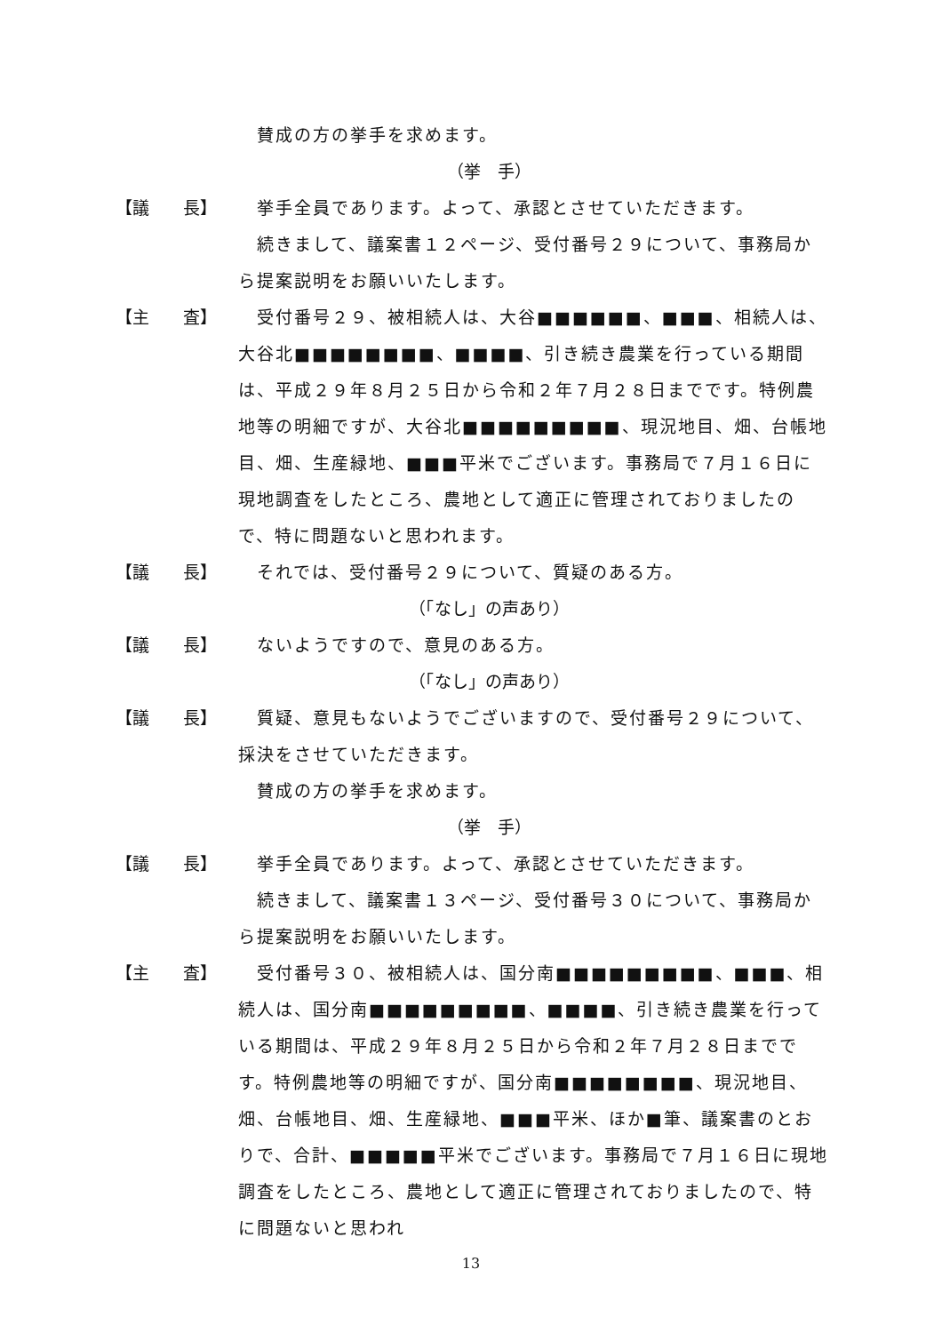賛成の方の挙手を求めます。
（挙　手）
【議　　長】 　挙手全員であります。よって、承認とさせていただきます。
　続きまして、議案書１２ページ、受付番号２９について、事務局から提案説明をお願いいたします。
【主　　査】 　受付番号２９、被相続人は、大谷■■■■■■、■■■、相続人は、大谷北■■■■■■■■、■■■■、引き続き農業を行っている期間は、平成２９年８月２５日から令和２年７月２８日までです。特例農地等の明細ですが、大谷北■■■■■■■■■、現況地目、畑、台帳地目、畑、生産緑地、■■■平米でございます。事務局で７月１６日に現地調査をしたところ、農地として適正に管理されておりましたので、特に問題ないと思われます。
【議　　長】 　それでは、受付番号２９について、質疑のある方。
（「なし」の声あり）
【議　　長】 　ないようですので、意見のある方。
（「なし」の声あり）
【議　　長】 　質疑、意見もないようでございますので、受付番号２９について、採決をさせていただきます。
　賛成の方の挙手を求めます。
（挙　手）
【議　　長】 　挙手全員であります。よって、承認とさせていただきます。
　続きまして、議案書１３ページ、受付番号３０について、事務局から提案説明をお願いいたします。
【主　　査】 　受付番号３０、被相続人は、国分南■■■■■■■■■、■■■、相続人は、国分南■■■■■■■■■、■■■■、引き続き農業を行っている期間は、平成２９年８月２５日から令和２年７月２８日までです。特例農地等の明細ですが、国分南■■■■■■■■、現況地目、畑、台帳地目、畑、生産緑地、■■■平米、ほか■筆、議案書のとおりで、合計、■■■■■平米でございます。事務局で７月１６日に現地調査をしたところ、農地として適正に管理されておりましたので、特に問題ないと思われ
13